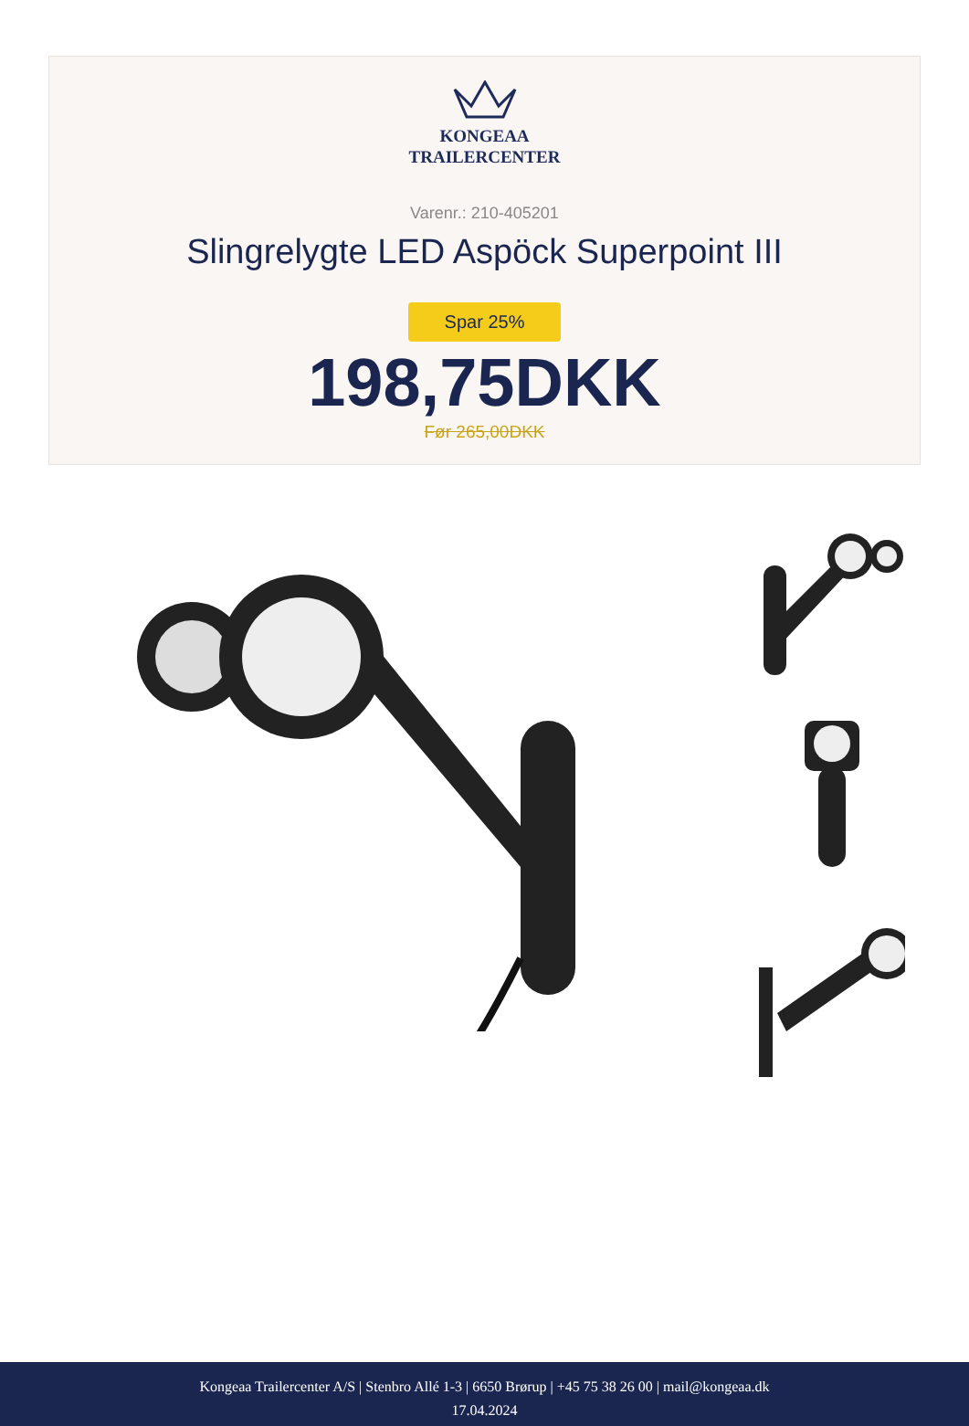KONGEAA
TRAILERCENTER
Varenr.: 210-405201
Slingrelygte LED Aspöck Superpoint III
Spar 25%
198,75DKK
Før 265,00DKK
Kongeaa Trailercenter A/S | Stenbro Allé 1-3 | 6650 Brørup | +45 75 38 26 00 | mail@kongeaa.dk
17.04.2024